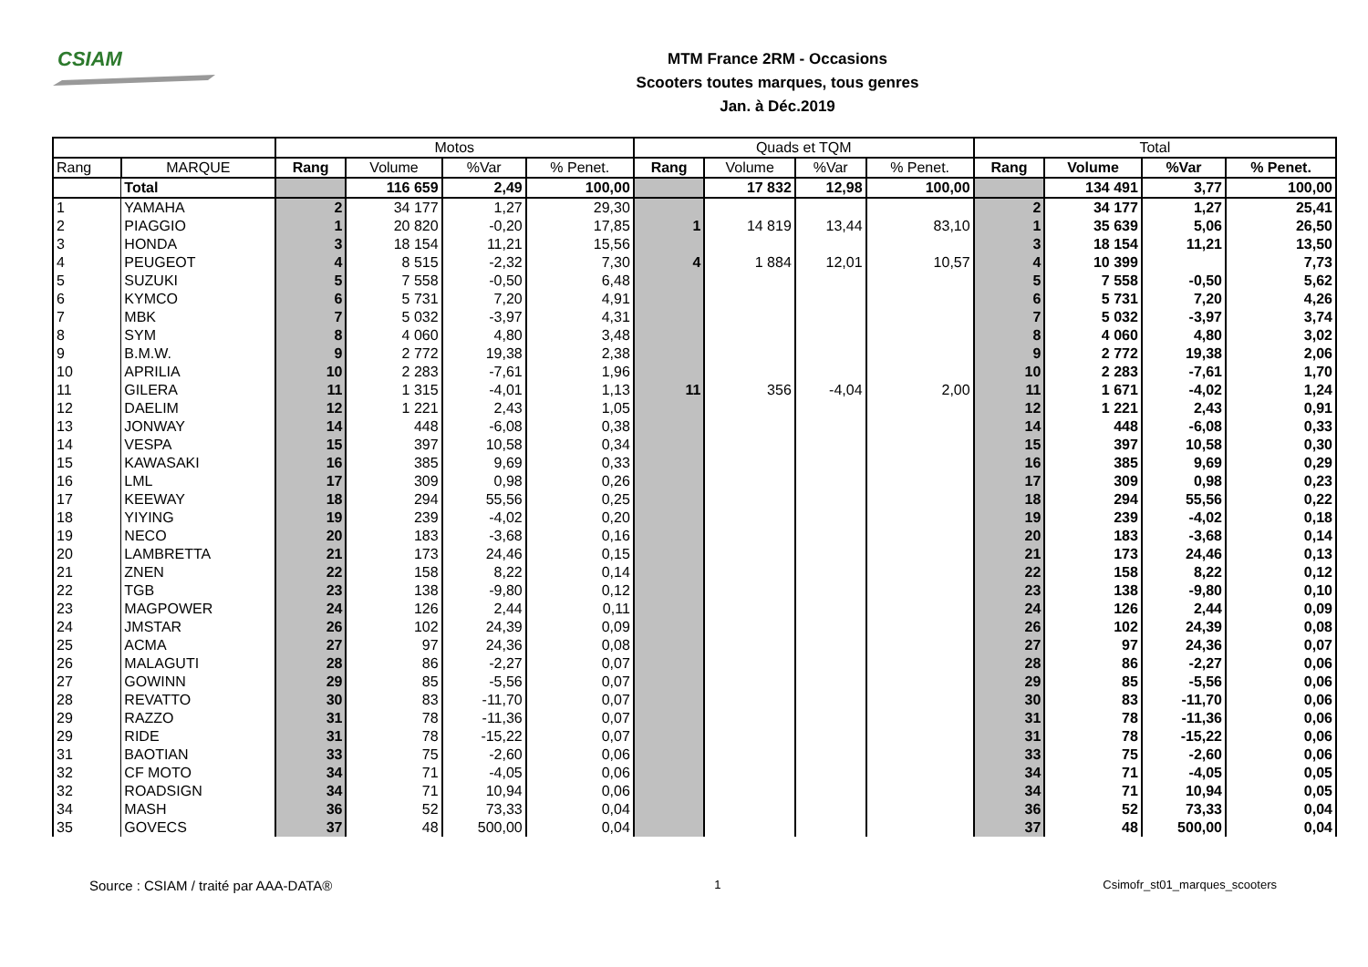CSIAM
MTM France 2RM - Occasions
Scooters toutes marques, tous genres
Jan. à Déc.2019
| | | Motos | | | | Quads et TQM | | | | Total | | | |
| --- | --- | --- | --- | --- | --- | --- | --- | --- | --- | --- | --- | --- | --- |
| Rang | MARQUE | Rang | Volume | %Var | % Penet. | Rang | Volume | %Var | % Penet. | Rang | Volume | %Var | % Penet. |
| | Total | | 116 659 | 2,49 | 100,00 | | 17 832 | 12,98 | 100,00 | | 134 491 | 3,77 | 100,00 |
| 1 | YAMAHA | 2 | 34 177 | 1,27 | 29,30 | | | | | 2 | 34 177 | 1,27 | 25,41 |
| 2 | PIAGGIO | 1 | 20 820 | -0,20 | 17,85 | 1 | 14 819 | 13,44 | 83,10 | 1 | 35 639 | 5,06 | 26,50 |
| 3 | HONDA | 3 | 18 154 | 11,21 | 15,56 | | | | | 3 | 18 154 | 11,21 | 13,50 |
| 4 | PEUGEOT | 4 | 8 515 | -2,32 | 7,30 | 4 | 1 884 | 12,01 | 10,57 | 4 | 10 399 | | 7,73 |
| 5 | SUZUKI | 5 | 7 558 | -0,50 | 6,48 | | | | | 5 | 7 558 | -0,50 | 5,62 |
| 6 | KYMCO | 6 | 5 731 | 7,20 | 4,91 | | | | | 6 | 5 731 | 7,20 | 4,26 |
| 7 | MBK | 7 | 5 032 | -3,97 | 4,31 | | | | | 7 | 5 032 | -3,97 | 3,74 |
| 8 | SYM | 8 | 4 060 | 4,80 | 3,48 | | | | | 8 | 4 060 | 4,80 | 3,02 |
| 9 | B.M.W. | 9 | 2 772 | 19,38 | 2,38 | | | | | 9 | 2 772 | 19,38 | 2,06 |
| 10 | APRILIA | 10 | 2 283 | -7,61 | 1,96 | | | | | 10 | 2 283 | -7,61 | 1,70 |
| 11 | GILERA | 11 | 1 315 | -4,01 | 1,13 | 11 | 356 | -4,04 | 2,00 | 11 | 1 671 | -4,02 | 1,24 |
| 12 | DAELIM | 12 | 1 221 | 2,43 | 1,05 | | | | | 12 | 1 221 | 2,43 | 0,91 |
| 13 | JONWAY | 14 | 448 | -6,08 | 0,38 | | | | | 14 | 448 | -6,08 | 0,33 |
| 14 | VESPA | 15 | 397 | 10,58 | 0,34 | | | | | 15 | 397 | 10,58 | 0,30 |
| 15 | KAWASAKI | 16 | 385 | 9,69 | 0,33 | | | | | 16 | 385 | 9,69 | 0,29 |
| 16 | LML | 17 | 309 | 0,98 | 0,26 | | | | | 17 | 309 | 0,98 | 0,23 |
| 17 | KEEWAY | 18 | 294 | 55,56 | 0,25 | | | | | 18 | 294 | 55,56 | 0,22 |
| 18 | YIYING | 19 | 239 | -4,02 | 0,20 | | | | | 19 | 239 | -4,02 | 0,18 |
| 19 | NECO | 20 | 183 | -3,68 | 0,16 | | | | | 20 | 183 | -3,68 | 0,14 |
| 20 | LAMBRETTA | 21 | 173 | 24,46 | 0,15 | | | | | 21 | 173 | 24,46 | 0,13 |
| 21 | ZNEN | 22 | 158 | 8,22 | 0,14 | | | | | 22 | 158 | 8,22 | 0,12 |
| 22 | TGB | 23 | 138 | -9,80 | 0,12 | | | | | 23 | 138 | -9,80 | 0,10 |
| 23 | MAGPOWER | 24 | 126 | 2,44 | 0,11 | | | | | 24 | 126 | 2,44 | 0,09 |
| 24 | JMSTAR | 26 | 102 | 24,39 | 0,09 | | | | | 26 | 102 | 24,39 | 0,08 |
| 25 | ACMA | 27 | 97 | 24,36 | 0,08 | | | | | 27 | 97 | 24,36 | 0,07 |
| 26 | MALAGUTI | 28 | 86 | -2,27 | 0,07 | | | | | 28 | 86 | -2,27 | 0,06 |
| 27 | GOWINN | 29 | 85 | -5,56 | 0,07 | | | | | 29 | 85 | -5,56 | 0,06 |
| 28 | REVATTO | 30 | 83 | -11,70 | 0,07 | | | | | 30 | 83 | -11,70 | 0,06 |
| 29 | RAZZO | 31 | 78 | -11,36 | 0,07 | | | | | 31 | 78 | -11,36 | 0,06 |
| 29 | RIDE | 31 | 78 | -15,22 | 0,07 | | | | | 31 | 78 | -15,22 | 0,06 |
| 31 | BAOTIAN | 33 | 75 | -2,60 | 0,06 | | | | | 33 | 75 | -2,60 | 0,06 |
| 32 | CF MOTO | 34 | 71 | -4,05 | 0,06 | | | | | 34 | 71 | -4,05 | 0,05 |
| 32 | ROADSIGN | 34 | 71 | 10,94 | 0,06 | | | | | 34 | 71 | 10,94 | 0,05 |
| 34 | MASH | 36 | 52 | 73,33 | 0,04 | | | | | 36 | 52 | 73,33 | 0,04 |
| 35 | GOVECS | 37 | 48 | 500,00 | 0,04 | | | | | 37 | 48 | 500,00 | 0,04 |
Source : CSIAM / traité par AAA-DATA® 1 Csimofr_st01_marques_scooters